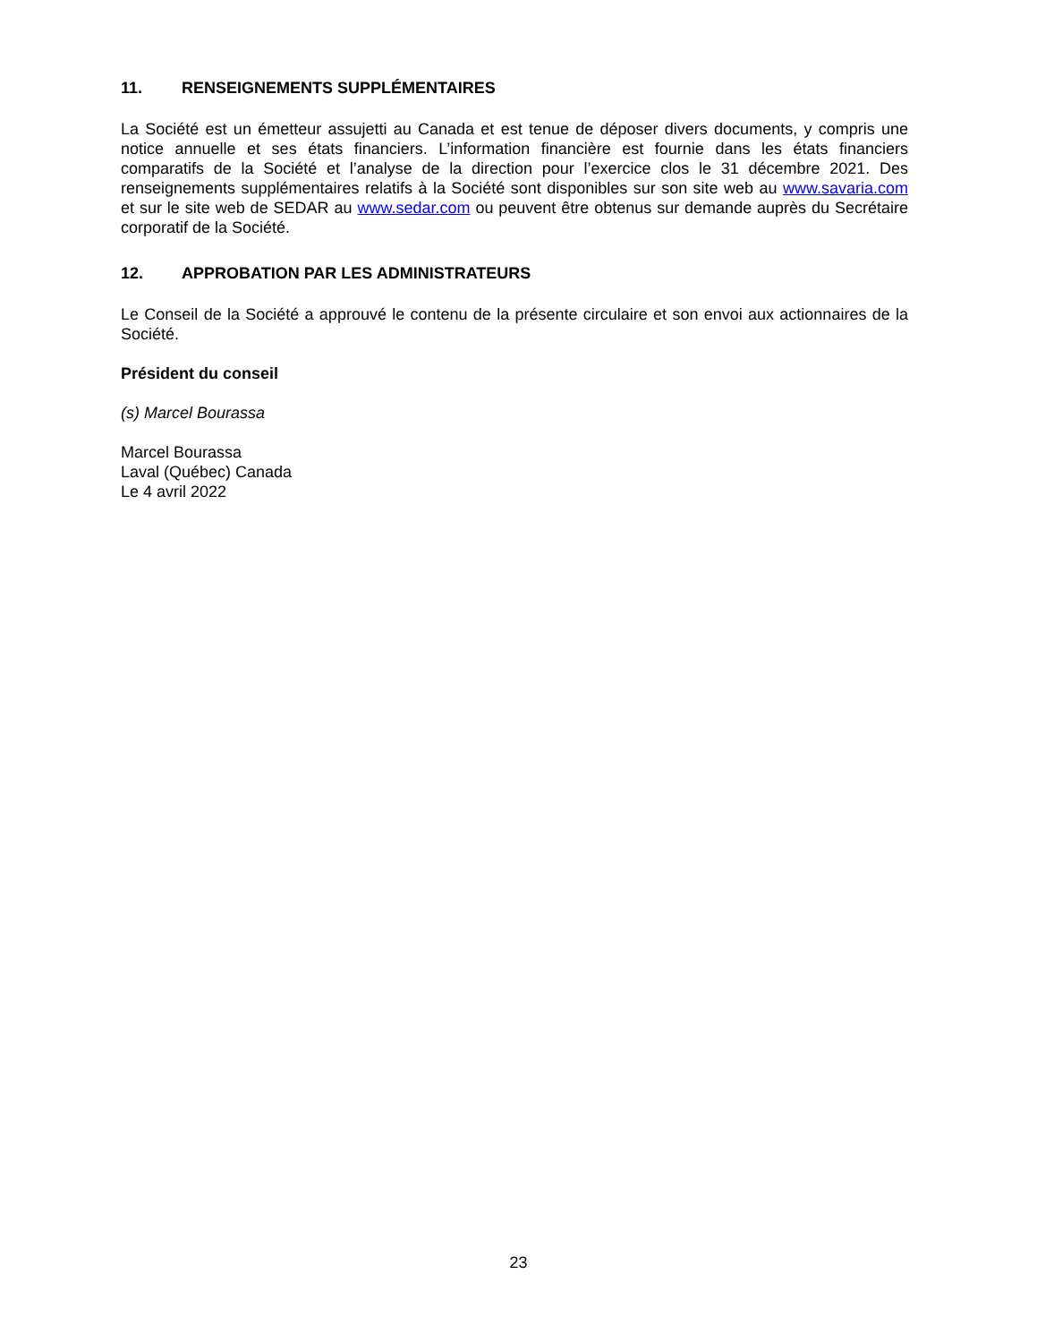11. RENSEIGNEMENTS SUPPLÉMENTAIRES
La Société est un émetteur assujetti au Canada et est tenue de déposer divers documents, y compris une notice annuelle et ses états financiers. L’information financière est fournie dans les états financiers comparatifs de la Société et l’analyse de la direction pour l’exercice clos le 31 décembre 2021. Des renseignements supplémentaires relatifs à la Société sont disponibles sur son site web au www.savaria.com et sur le site web de SEDAR au www.sedar.com ou peuvent être obtenus sur demande auprès du Secrétaire corporatif de la Société.
12. APPROBATION PAR LES ADMINISTRATEURS
Le Conseil de la Société a approuvé le contenu de la présente circulaire et son envoi aux actionnaires de la Société.
Président du conseil
(s) Marcel Bourassa
Marcel Bourassa
Laval (Québec) Canada
Le 4 avril 2022
23